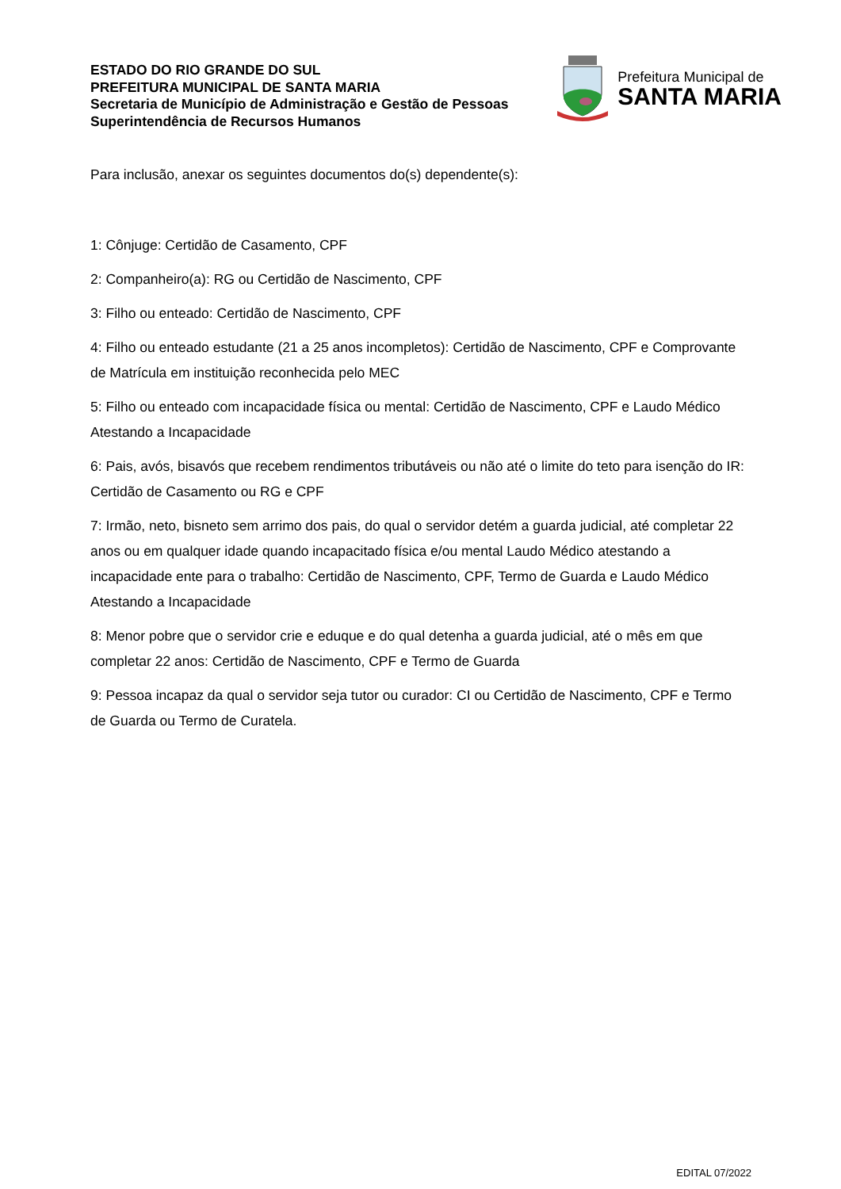ESTADO DO RIO GRANDE DO SUL
PREFEITURA MUNICIPAL DE SANTA MARIA
Secretaria de Município de Administração e Gestão de Pessoas
Superintendência de Recursos Humanos
Prefeitura Municipal de
SANTA MARIA
Para inclusão, anexar os seguintes documentos do(s) dependente(s):
1: Cônjuge: Certidão de Casamento, CPF
2: Companheiro(a): RG ou Certidão de Nascimento, CPF
3: Filho ou enteado: Certidão de Nascimento, CPF
4: Filho ou enteado estudante (21 a 25 anos incompletos): Certidão de Nascimento, CPF e Comprovante de Matrícula em instituição reconhecida pelo MEC
5: Filho ou enteado com incapacidade física ou mental: Certidão de Nascimento, CPF e Laudo Médico Atestando a Incapacidade
6: Pais, avós, bisavós que recebem rendimentos tributáveis ou não até o limite do teto para isenção do IR: Certidão de Casamento ou RG e CPF
7: Irmão, neto, bisneto sem arrimo dos pais, do qual o servidor detém a guarda judicial, até completar 22 anos ou em qualquer idade quando incapacitado física e/ou mental Laudo Médico atestando a incapacidade ente para o trabalho: Certidão de Nascimento, CPF, Termo de Guarda e Laudo Médico Atestando a Incapacidade
8: Menor pobre que o servidor crie e eduque e do qual detenha a guarda judicial, até o mês em que completar 22 anos: Certidão de Nascimento, CPF e Termo de Guarda
9: Pessoa incapaz da qual o servidor seja tutor ou curador: CI ou Certidão de Nascimento, CPF e Termo de Guarda ou Termo de Curatela.
EDITAL 07/2022